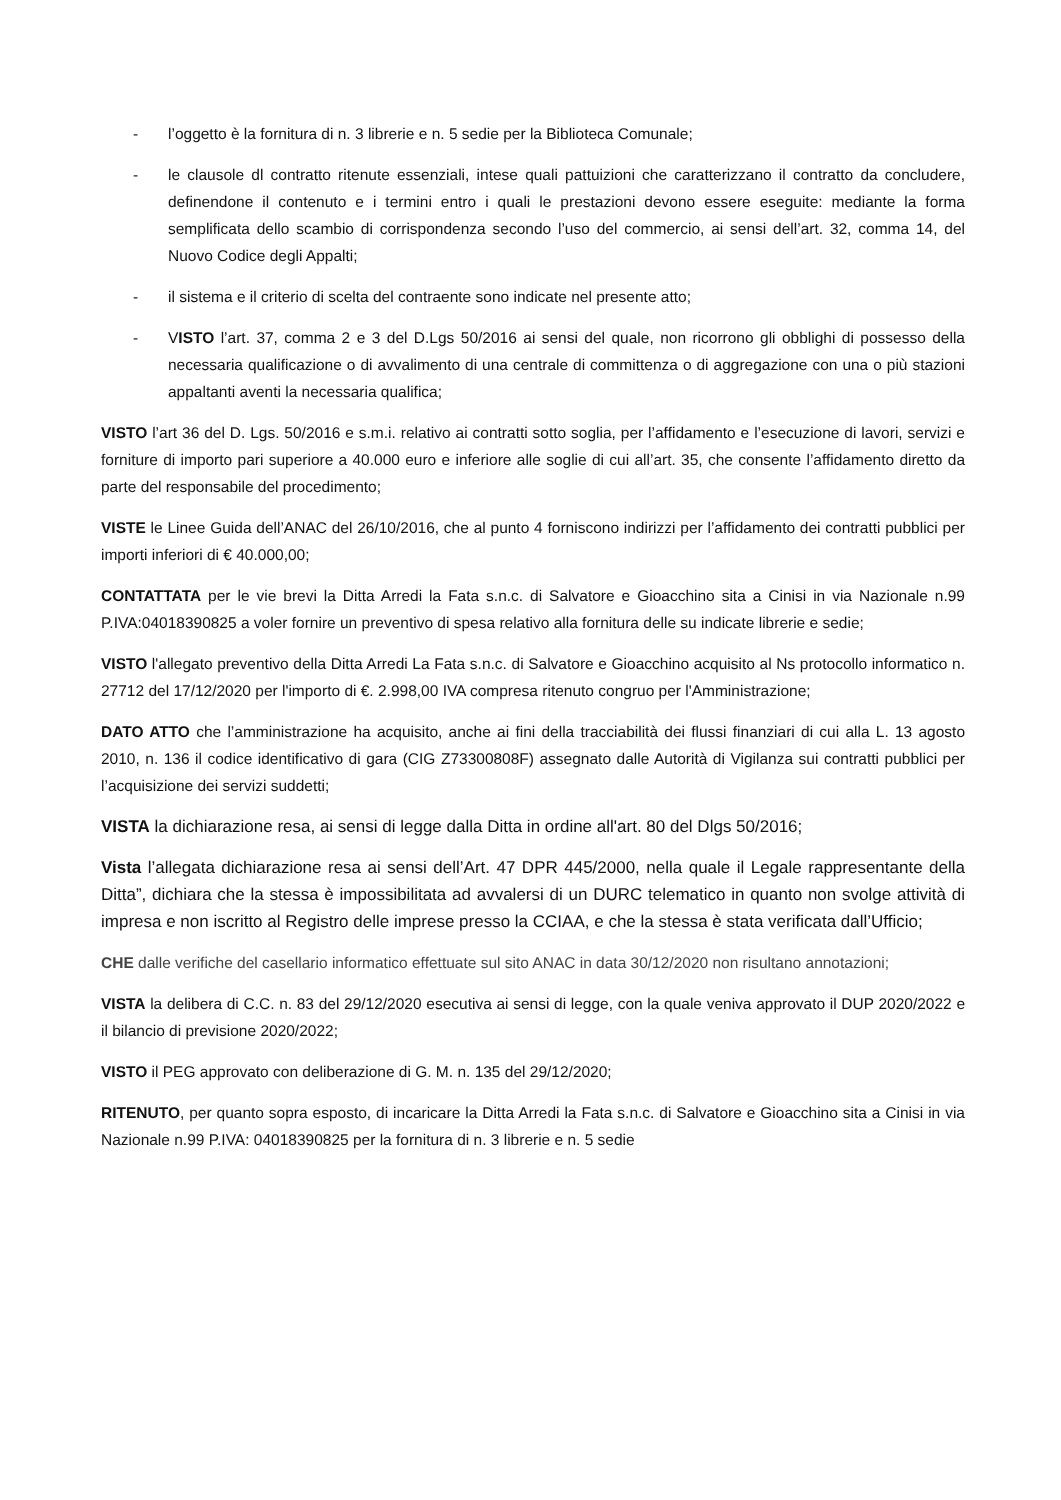- l’oggetto è la fornitura di n. 3 librerie e n. 5 sedie per la Biblioteca Comunale;
- le clausole dl contratto ritenute essenziali, intese quali pattuizioni che caratterizzano il contratto da concludere, definendone il contenuto e i termini entro i quali le prestazioni devono essere eseguite: mediante la forma semplificata dello scambio di corrispondenza secondo l’uso del commercio, ai sensi dell’art. 32, comma 14, del Nuovo Codice degli Appalti;
- il sistema e il criterio di scelta del contraente sono indicate nel presente atto;
- VISTO l’art. 37, comma 2 e 3 del D.Lgs 50/2016 ai sensi del quale, non ricorrono gli obblighi di possesso della necessaria qualificazione o di avvalimento di una centrale di committenza o di aggregazione con una o più stazioni appaltanti aventi la necessaria qualifica;
VISTO l’art 36 del D. Lgs. 50/2016 e s.m.i. relativo ai contratti sotto soglia, per l’affidamento e l’esecuzione di lavori, servizi e forniture di importo pari superiore a 40.000 euro e inferiore alle soglie di cui all’art. 35, che consente l’affidamento diretto da parte del responsabile del procedimento;
VISTE le Linee Guida dell’ANAC del 26/10/2016, che al punto 4 forniscono indirizzi per l’affidamento dei contratti pubblici per importi inferiori di € 40.000,00;
CONTATTATA per le vie brevi la Ditta Arredi la Fata s.n.c. di Salvatore e Gioacchino sita a Cinisi in via Nazionale n.99 P.IVA:04018390825 a voler fornire un preventivo di spesa relativo alla fornitura delle su indicate librerie e sedie;
VISTO l'allegato preventivo della Ditta Arredi La Fata s.n.c. di Salvatore e Gioacchino acquisito al Ns protocollo informatico n. 27712 del 17/12/2020 per l'importo di €. 2.998,00 IVA compresa ritenuto congruo per l'Amministrazione;
DATO ATTO che l’amministrazione ha acquisito, anche ai fini della tracciabilità dei flussi finanziari di cui alla L. 13 agosto 2010, n. 136 il codice identificativo di gara (CIG Z73300808F) assegnato dalle Autorità di Vigilanza sui contratti pubblici per l’acquisizione dei servizi suddetti;
VISTA la dichiarazione resa, ai sensi di legge dalla Ditta in ordine all'art. 80 del Dlgs 50/2016;
Vista l’allegata dichiarazione resa ai sensi dell’Art. 47 DPR 445/2000, nella quale il Legale rappresentante della Ditta”, dichiara che la stessa è impossibilitata ad avvalersi di un DURC telematico in quanto non svolge attività di impresa e non iscritto al Registro delle imprese presso la CCIAA, e che la stessa è stata verificata dall’Ufficio;
CHE dalle verifiche del casellario informatico effettuate sul sito ANAC in data 30/12/2020 non risultano annotazioni;
VISTA la delibera di C.C. n. 83 del 29/12/2020 esecutiva ai sensi di legge, con la quale veniva approvato il DUP 2020/2022 e il bilancio di previsione 2020/2022;
VISTO il PEG approvato con deliberazione di G. M. n. 135 del 29/12/2020;
RITENUTO, per quanto sopra esposto, di incaricare la Ditta Arredi la Fata s.n.c. di Salvatore e Gioacchino sita a Cinisi in via Nazionale n.99 P.IVA: 04018390825 per la fornitura di n. 3 librerie e n. 5 sedie